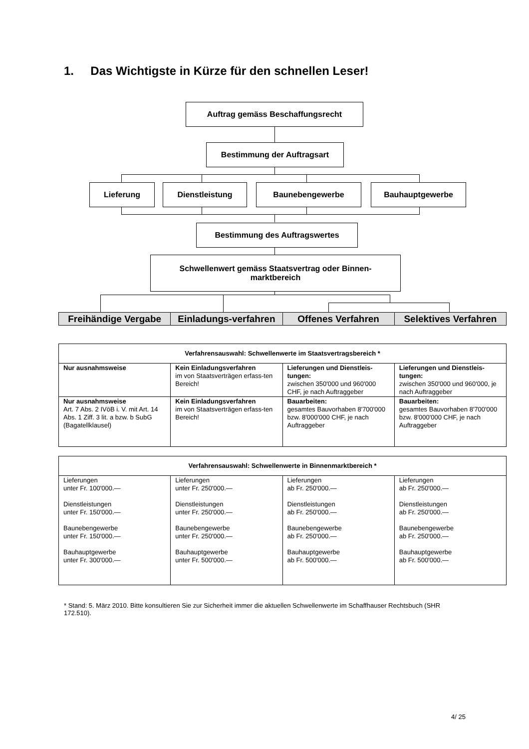1. Das Wichtigste in Kürze für den schnellen Leser!
Auftrag gemäss Beschaffungsrecht
Bestimmung der Auftragsart
Lieferung Dienstleistung Baunebengewerbe Bauhauptgewerbe
Bestimmung des Auftragswertes
Schwellenwert gemäss Staatsvertrag oder Binnen-
marktbereich
| Freihändige Vergabe | Einladungs-verfahren | Offenes Verfahren | Selektives Verfahren |
| --- | --- | --- | --- |
| Verfahrensauswahl: Schwellenwerte im Staatsvertragsbereich * | | | |
| --- | --- | --- | --- |
| Nur ausnahmsweise | Kein Einladungsverfahren im von Staatsverträgen erfass-ten Bereich! | Lieferungen und Dienstleis-tungen: zwischen 350'000 und 960'000 CHF, je nach Auftraggeber | Lieferungen und Dienstleis-tungen: zwischen 350'000 und 960'000, je nach Auftraggeber |
| Nur ausnahmsweise Art. 7 Abs. 2 IVöB i. V. mit Art. 14 Abs. 1 Ziff. 3 lit. a bzw. b SubG (Bagatellklausel) | Kein Einladungsverfahren im von Staatsverträgen erfass-ten Bereich! | Bauarbeiten: gesamtes Bauvorhaben 8'700'000 bzw. 8'000'000 CHF, je nach Auftraggeber | Bauarbeiten: gesamtes Bauvorhaben 8'700'000 bzw. 8'000'000 CHF, je nach Auftraggeber |
| Verfahrensauswahl: Schwellenwerte in Binnenmarktbereich * | | | |
| --- | --- | --- | --- |
| Lieferungen unter Fr. 100'000.— Dienstleistungen unter Fr. 150'000.— Baunebengewerbe unter Fr. 150'000.— Bauhauptgewerbe unter Fr. 300'000.— | Lieferungen unter Fr. 250'000.— Dienstleistungen unter Fr. 250'000.— Baunebengewerbe unter Fr. 250'000.— Bauhauptgewerbe unter Fr. 500'000.— | Lieferungen ab Fr. 250'000.— Dienstleistungen ab Fr. 250'000.— Baunebengewerbe ab Fr. 250'000.— Bauhauptgewerbe ab Fr. 500'000.— | Lieferungen ab Fr. 250'000.— Dienstleistungen ab Fr. 250'000.— Baunebengewerbe ab Fr. 250'000.— Bauhauptgewerbe ab Fr. 500'000.— |
* Stand: 5. März 2010. Bitte konsultieren Sie zur Sicherheit immer die aktuellen Schwellenwerte im Schaffhauser Rechtsbuch (SHR 172.510).
4/ 25